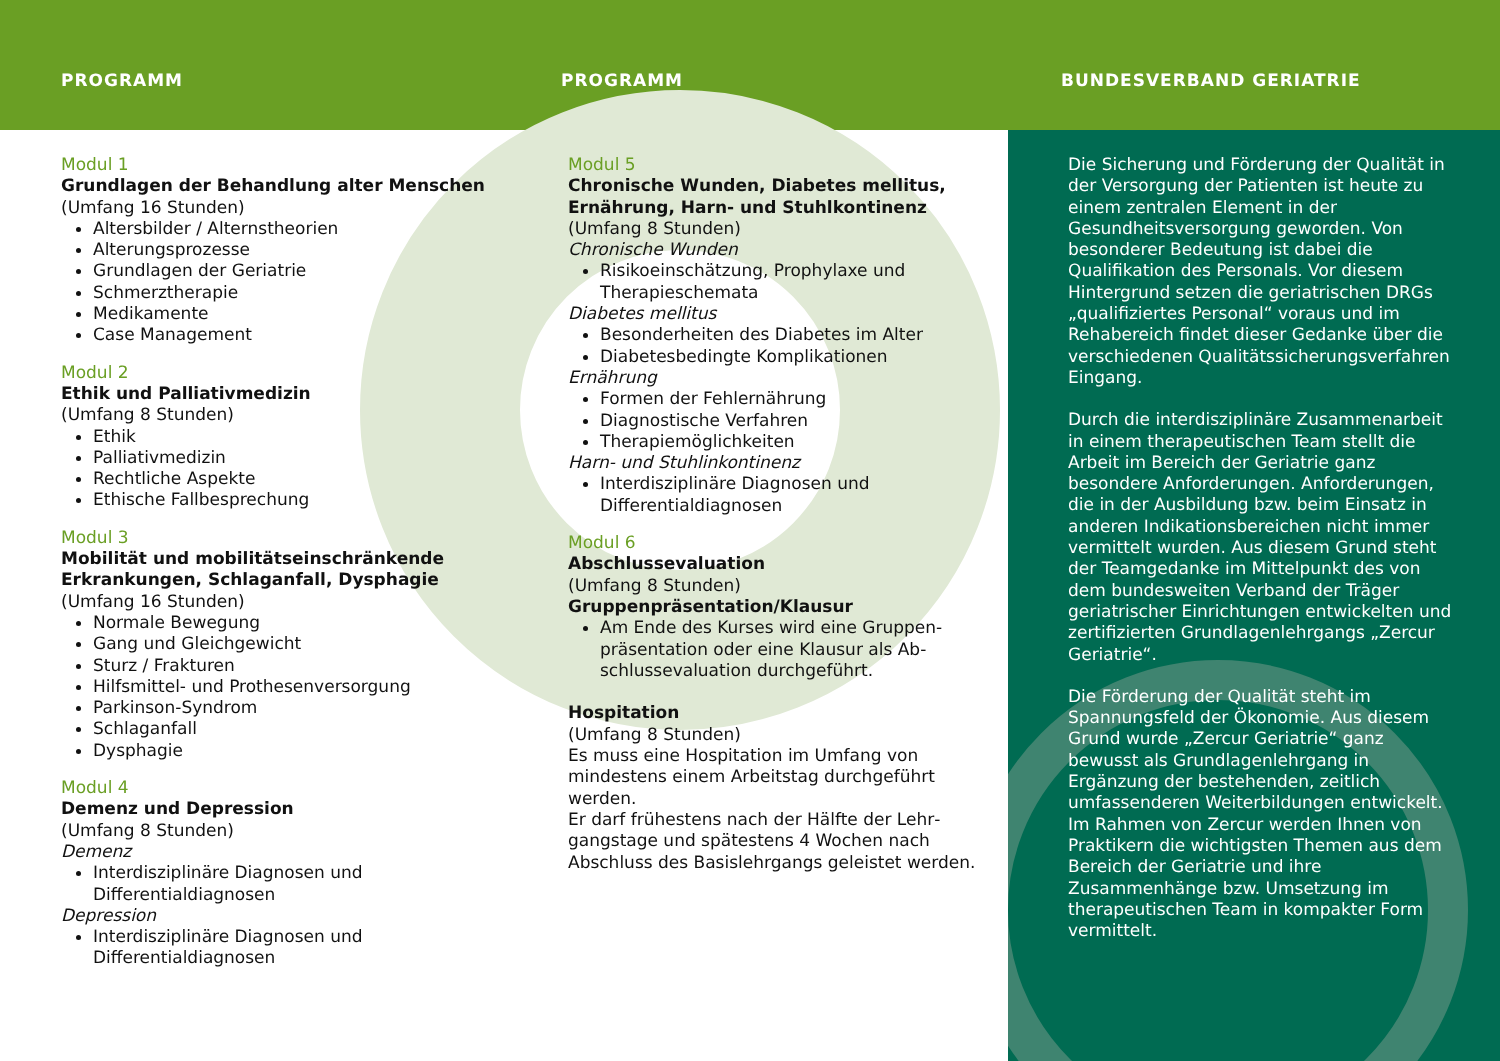PROGRAMM PROGRAMM BUNDESVERBAND GERIATRIE
Modul 1
Grundlagen der Behandlung alter Menschen
(Umfang 16 Stunden)
Altersbilder / Alternstheorien
Alterungsprozesse
Grundlagen der Geriatrie
Schmerztherapie
Medikamente
Case Management
Modul 2
Ethik und Palliativmedizin
(Umfang 8 Stunden)
Ethik
Palliativmedizin
Rechtliche Aspekte
Ethische Fallbesprechung
Modul 3
Mobilität und mobilitätseinschränkende Erkrankungen, Schlaganfall, Dysphagie
(Umfang 16 Stunden)
Normale Bewegung
Gang und Gleichgewicht
Sturz / Frakturen
Hilfsmittel- und Prothesenversorgung
Parkinson-Syndrom
Schlaganfall
Dysphagie
Modul 4
Demenz und Depression
(Umfang 8 Stunden)
Demenz
Interdisziplinäre Diagnosen und Differentialdiagnosen
Depression
Interdisziplinäre Diagnosen und Differentialdiagnosen
Modul 5
Chronische Wunden, Diabetes mellitus, Ernährung, Harn- und Stuhlkontinenz
(Umfang 8 Stunden)
Chronische Wunden
Risikoeinschätzung, Prophylaxe und Therapieschemata
Diabetes mellitus
Besonderheiten des Diabetes im Alter
Diabetesbedingte Komplikationen
Ernährung
Formen der Fehlernährung
Diagnostische Verfahren
Therapiemöglichkeiten
Harn- und Stuhlinkontinenz
Interdisziplinäre Diagnosen und Differentialdiagnosen
Modul 6
Abschlussevaluation
(Umfang 8 Stunden)
Gruppenpräsentation/Klausur
Am Ende des Kurses wird eine Gruppen­präsentation oder eine Klausur als Ab­schlussevaluation durchgeführt.
Hospitation
(Umfang 8 Stunden)
Es muss eine Hospitation im Umfang von mindestens einem Arbeitstag durchgeführt werden.
Er darf frühestens nach der Hälfte der Lehr­gangstage und spätestens 4 Wochen nach Abschluss des Basislehrgangs geleistet werden.
Die Sicherung und Förderung der Qualität in der Versorgung der Patienten ist heute zu einem zentralen Element in der Gesundheitsversorgung geworden. Von besonderer Bedeutung ist dabei die Qualifikation des Personals. Vor diesem Hintergrund setzen die geriatrischen DRGs „qualifiziertes Personal“ voraus und im Rehabereich findet dieser Gedanke über die verschiedenen Qualitätssicherungsverfahren Eingang.
Durch die interdisziplinäre Zusammenarbeit in einem therapeutischen Team stellt die Arbeit im Bereich der Geriatrie ganz besondere Anforderungen. Anforderungen, die in der Ausbildung bzw. beim Einsatz in anderen Indikationsbereichen nicht immer vermittelt wurden. Aus diesem Grund steht der Teamgedanke im Mittelpunkt des von dem bundesweiten Verband der Träger geriatrischer Einrichtungen entwickelten und zertifizierten Grundlagenlehrgangs „Zercur Geriatrie“.
Die Förderung der Qualität steht im Spannungsfeld der Ökonomie. Aus diesem Grund wurde „Zercur Geriatrie“ ganz bewusst als Grundlagenlehrgang in Ergänzung der bestehenden, zeitlich umfassenderen Weiterbildungen entwickelt. Im Rahmen von Zercur werden Ihnen von Praktikern die wichtigsten Themen aus dem Bereich der Geriatrie und ihre Zusammenhänge bzw. Umsetzung im therapeutischen Team in kompakter Form vermittelt.